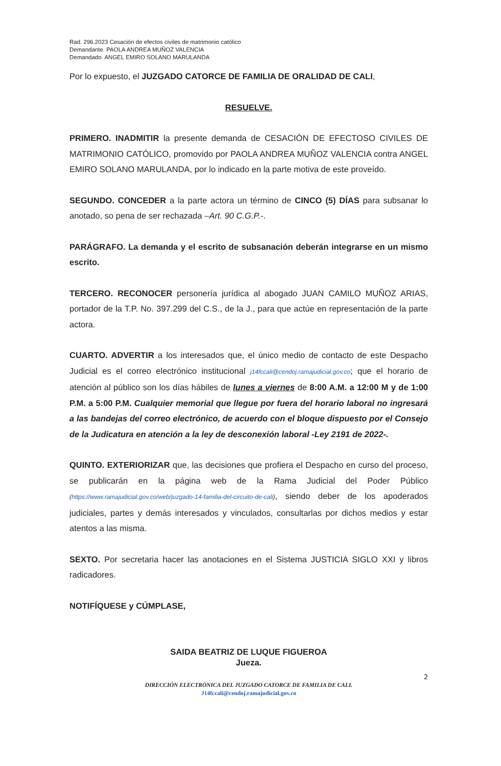Rad. 296.2023 Cesación de efectos civiles de matrimonio católico
Demandante. PAOLA ANDREA MUÑOZ VALENCIA
Demandado. ANGEL EMIRO SOLANO MARULANDA
Por lo expuesto, el JUZGADO CATORCE DE FAMILIA DE ORALIDAD DE CALI,
RESUELVE.
PRIMERO. INADMITIR la presente demanda de CESACIÓN DE EFECTOSO CIVILES DE MATRIMONIO CATÓLICO, promovido por PAOLA ANDREA MUÑOZ VALENCIA contra ANGEL EMIRO SOLANO MARULANDA, por lo indicado en la parte motiva de este proveído.
SEGUNDO. CONCEDER a la parte actora un término de CINCO (5) DÍAS para subsanar lo anotado, so pena de ser rechazada –Art. 90 C.G.P.-.
PARÁGRAFO. La demanda y el escrito de subsanación deberán integrarse en un mismo escrito.
TERCERO. RECONOCER personería jurídica al abogado JUAN CAMILO MUÑOZ ARIAS, portador de la T.P. No. 397.299 del C.S., de la J., para que actúe en representación de la parte actora.
CUARTO. ADVERTIR a los interesados que, el único medio de contacto de este Despacho Judicial es el correo electrónico institucional j14fccali@cendoj.ramajudicial.gov.co; que el horario de atención al público son los días hábiles de lunes a viernes de 8:00 A.M. a 12:00 M y de 1:00 P.M. a 5:00 P.M. Cualquier memorial que llegue por fuera del horario laboral no ingresará a las bandejas del correo electrónico, de acuerdo con el bloque dispuesto por el Consejo de la Judicatura en atención a la ley de desconexión laboral -Ley 2191 de 2022-.
QUINTO. EXTERIORIZAR que, las decisiones que profiera el Despacho en curso del proceso, se publicarán en la página web de la Rama Judicial del Poder Público (https://www.ramajudicial.gov.co/web/juzgado-14-familia-del-circuito-de-cali), siendo deber de los apoderados judiciales, partes y demás interesados y vinculados, consultarlas por dichos medios y estar atentos a las misma.
SEXTO. Por secretaria hacer las anotaciones en el Sistema JUSTICIA SIGLO XXI y libros radicadores.
NOTIFÍQUESE y CÚMPLASE,
SAIDA BEATRIZ DE LUQUE FIGUEROA
Jueza.
2
DIRECCIÓN ELECTRÓNICA DEL JUZGADO CATORCE DE FAMILIA DE CALI.
J14fccali@cendoj.ramajudicial.gov.co